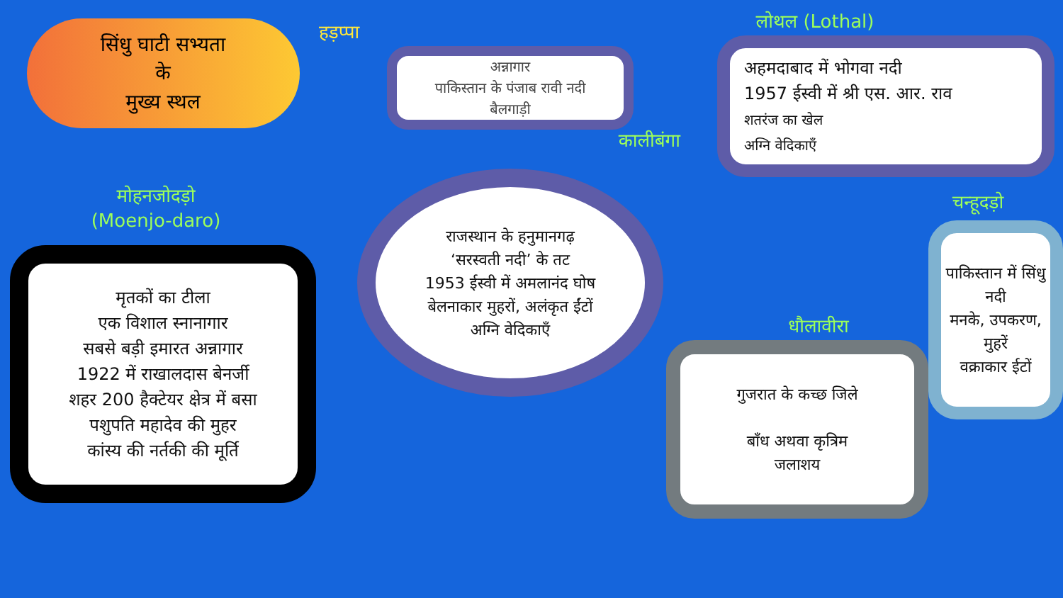सिंधु घाटी सभ्यता
के
मुख्य स्थल
मोहनजोदड़ो
(Moenjo-daro)
मृतकों का टीला
एक विशाल स्नानागार
सबसे बड़ी इमारत अन्नागार
1922 में राखालदास बेनर्जी
शहर 200 हैक्टेयर क्षेत्र में बसा
पशुपति महादेव की मुहर
कांस्य की नर्तकी की मूर्ति
हड़प्पा
अन्नागार
पाकिस्तान के पंजाब रावी नदी
बैलगाड़ी
कालीबंगा
राजस्थान के हनुमानगढ़
‘सरस्वती नदी’ के तट
1953 ईस्वी में अमलानंद घोष
बेलनाकार मुहरों, अलंकृत ईंटों
अग्नि वेदिकाएँ
लोथल (Lothal)
अहमदाबाद में भोगवा नदी
1957 ईस्वी में श्री एस. आर. राव
शतरंज का खेल
अग्नि वेदिकाएँ
चन्हूदड़ो
धौलावीरा
गुजरात के कच्छ जिले
बाँध अथवा कृत्रिम
जलाशय
पाकिस्तान में सिंधु नदी
मनके, उपकरण, मुहरें
वक्राकार ईटों